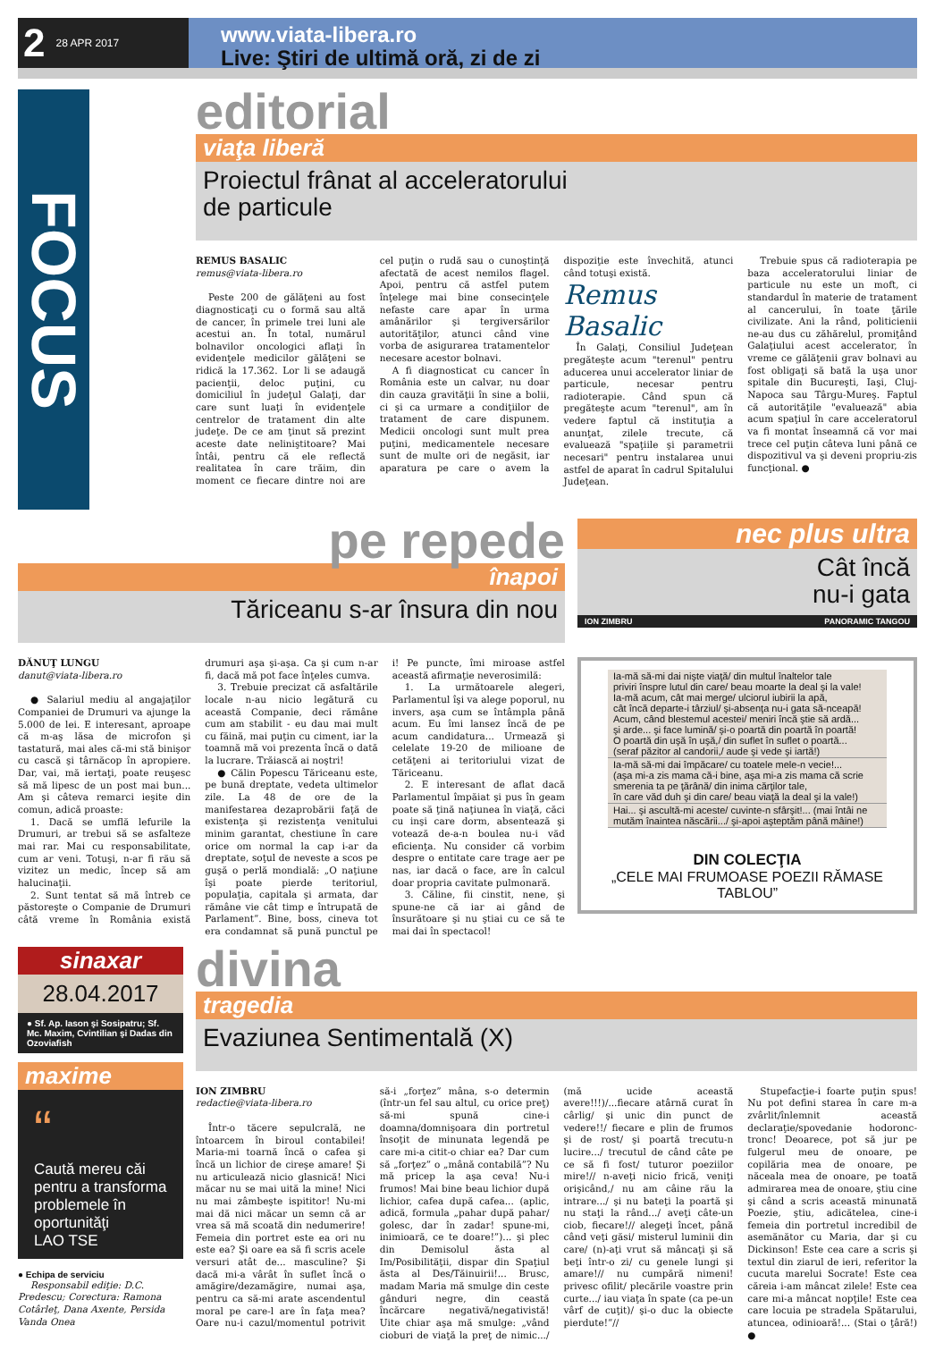2 28 APR 2017
www.viata-libera.ro
Live: Ştiri de ultimă oră, zi de zi
FOCUS
editorial
viaţa liberă
Proiectul frânat al acceleratorului
de particule
REMUS BASALIC
remus@viata-libera.ro
Peste 200 de gălăţeni au fost diagnosticaţi cu o formă sau altă de cancer, în primele trei luni ale acestui an. În total, numărul bolnavilor oncologici aflaţi în evidenţele medicilor gălăţeni se ridică la 17.362. Lor li se adaugă pacienţii, deloc puţini, cu domiciliul în judeţul Galaţi, dar care sunt luaţi în evidenţele centrelor de tratament din alte judeţe. De ce am ţinut să prezint aceste date neliniştitoare? Mai întâi, pentru că ele reflectă realitatea în care trăim, din moment ce fiecare dintre noi are cel puţin o rudă sau o cunoştinţă afectată de acest nemilos flagel. Apoi, pentru că astfel putem înţelege mai bine consecinţele nefaste care apar în urma amânărilor şi tergiversărilor autorităţilor, atunci când vine vorba de asigurarea tratamentelor necesare acestor bolnavi.
A fi diagnosticat cu cancer în România este un calvar, nu doar din cauza gravităţii în sine a bolii, ci şi ca urmare a condiţiilor de tratament de care dispunem. Medicii oncologi sunt mult prea puţini, medicamentele necesare sunt de multe ori de negăsit, iar aparatura pe care o avem la dispoziţie este învechită, atunci când totuşi există.
Remus Basalic
În Galaţi, Consiliul Judeţean pregăteşte acum "terenul" pentru aducerea unui accelerator liniar de particule, necesar pentru radioterapie. Când spun că pregăteşte acum "terenul", am în vedere faptul că instituţia a anunţat, zilele trecute, că evaluează "spaţiile şi parametrii necesari" pentru instalarea unui astfel de aparat în cadrul Spitalului Judeţean.
Trebuie spus că radioterapia pe baza acceleratorului liniar de particule nu este un moft, ci standardul în materie de tratament al cancerului, în toate ţările civilizate. Ani la rând, politicienii ne-au dus cu zăhărelul, promiţând Galaţiului acest accelerator, în vreme ce gălăţenii grav bolnavi au fost obligaţi să bată la uşa unor spitale din Bucureşti, Iaşi, Cluj-Napoca sau Târgu-Mureş. Faptul că autorităţile "evaluează" abia acum spaţiul în care acceleratorul va fi montat înseamnă că vor mai trece cel puţin câteva luni până ce dispozitivul va şi deveni propriu-zis funcţional. ●
pe repede
înapoi
Tăriceanu s-ar însura din nou
nec plus ultra
Cât încă
nu-i gata
ION ZIMBRU PANORAMIC TANGOU
DĂNUŢ LUNGU
danut@viata-libera.ro
● Salariul mediu al angajaţilor Companiei de Drumuri va ajunge la 5.000 de lei. E interesant, aproape că m-aş lăsa de microfon şi tastatură, mai ales că-mi stă binişor cu cască şi târnăcop în apropiere. Dar, vai, mă iertaţi, poate reuşesc să mă lipesc de un post mai bun... Am şi câteva remarci ieşite din comun, adică proaste:
1. Dacă se umflă lefurile la Drumuri, ar trebui să se asfalteze mai rar. Mai cu responsabilitate, cum ar veni. Totuşi, n-ar fi rău să vizitez un medic, încep să am halucinaţii.
2. Sunt tentat să mă întreb ce păstoreşte o Companie de Drumuri câtă vreme în România există drumuri aşa şi-aşa. Ca şi cum n-ar fi, dacă mă pot face înţeles cumva.
3. Trebuie precizat că asfaltările locale n-au nicio legătură cu această Companie, deci rămâne cum am stabilit - eu dau mai mult cu făină, mai puţin cu ciment, iar la toamnă mă voi prezenta încă o dată la lucrare. Trăiască ai noştri!
● Călin Popescu Tăriceanu este, pe bună dreptate, vedeta ultimelor zile. La 48 de ore de la manifestarea dezaprobării faţă de existenţa şi rezistenţa venitului minim garantat, chestiune în care orice om normal la cap i-ar da dreptate, soţul de neveste a scos pe guşă o perlă mondială: „O naţiune îşi poate pierde teritoriul, populaţia, capitala şi armata, dar rămâne vie cât timp e întrupată de Parlament”. Bine, boss, cineva tot era condamnat să pună punctul pe i! Pe puncte, îmi miroase astfel această afirmaţie neverosimilă:
1. La următoarele alegeri, Parlamentul îşi va alege poporul, nu invers, aşa cum se întâmpla până acum. Eu îmi lansez încă de pe acum candidatura... Urmează şi celelate 19-20 de milioane de cetăţeni ai teritoriului vizat de Tăriceanu.
2. E interesant de aflat dacă Parlamentul împăiat şi pus în geam poate să ţină naţiunea în viaţă, căci cu inşi care dorm, absentează şi votează de-a-n boulea nu-i văd eficienţa. Nu consider că vorbim despre o entitate care trage aer pe nas, iar dacă o face, are în calcul doar propria cavitate pulmonară.
3. Căline, fii cinstit, nene, şi spune-ne că iar ai gând de însurătoare şi nu ştiai cu ce să te mai dai în spectacol!
Ia-mă să-mi dai nişte viaţă/ din multul înaltelor tale
priviri înspre lutul din care/ beau moarte la deal şi la vale!
Ia-mă acum, cât mai merge/ ulciorul iubirii la apă,
cât încă departe-i târziul/ şi-absenţa nu-i gata să-nceapă!
Acum, când blestemul acestei/ meniri încă ştie să ardă...
şi arde... şi face lumină/ şi-o poartă din poartă în poartă!
O poartă din uşă în uşă,/ din suflet în suflet o poartă...
(seraf păzitor al candorii,/ aude şi vede şi iartă!)
Ia-mă să-mi dai împăcare/ cu toatele mele-n vecie!...
(aşa mi-a zis mama că-i bine, aşa mi-a zis mama că scrie
smerenia ta pe ţărână/ din inima cărţilor tale,
în care văd duh şi din care/ beau viaţă la deal şi la vale!)
Hai... şi ascultă-mi aceste/ cuvinte-n sfârşit!... (mai întâi ne mutăm înaintea născării.../ şi-apoi aşteptăm până mâine!)
DIN COLECŢIA
„CELE MAI FRUMOASE POEZII RĂMASE TABLOU”
sinaxar
28.04.2017
● Sf. Ap. Iason şi Sosipatru; Sf. Mc. Maxim, Cvintilian şi Dadas din Ozoviafish
maxime
“
Caută mereu căi pentru a transforma problemele în oportunităţi
LAO TSE
● Echipa de serviciu
Responsabil ediţie: D.C. Predescu; Corectura: Ramona Cotârleţ, Dana Axente, Persida Vanda Onea
divina
tragedia
Evaziunea Sentimentală (X)
ION ZIMBRU
redactie@viata-libera.ro
Într-o tăcere sepulcrală, ne întoarcem în biroul contabilei! Maria-mi toarnă încă o cafea şi încă un lichior de cireşe amare! Şi nu articulează nicio glasnică! Nici măcar nu se mai uită la mine! Nici nu mai zâmbeşte ispititor! Nu-mi mai dă nici măcar un semn că ar vrea să mă scoată din nedumerire! Femeia din portret este ea ori nu este ea? Şi oare ea să fi scris acele versuri atât de... masculine? Şi dacă mi-a vârât în suflet încă o amăgire/dezamăgire, numai aşa, pentru ca să-mi arate ascendentul moral pe care-l are în faţa mea? Oare nu-i cazul/momentul potrivit să-i „forţez” mâna, s-o determin (într-un fel sau altul, cu orice preţ) să-mi spună cine-i doamna/domnişoara din portretul însoţit de minunata legendă pe care mi-a citit-o chiar ea? Dar cum să „forţez” o „mână contabilă”? Nu mă pricep la aşa ceva! Nu-i frumos! Mai bine beau lichior după lichior, cafea după cafea... (aplic, adică, formula „pahar după pahar/ golesc, dar în zadar! spune-mi, inimioară, ce te doare!”)... şi plec din Demisolul ăsta al Im/Posibilităţii, dispar din Spaţiul ăsta al Des/Tăinuirii!... Brusc, madam Maria mă smulge din ceste gânduri negre, din ceastă încărcare negativă/negativistă! Uite chiar aşa mă smulge: „vând cioburi de viaţă la preţ de nimic.../ (mă ucide această avere!!!)/...fiecare atârnă curat în cârlig/ şi unic din punct de vedere!!/ fiecare e plin de frumos şi de rost/ şi poartă trecutu-n lucire.../ trecutul de când câte pe ce să fi fost/ tuturor poeziilor mire!// n-aveţi nicio frică, veniţi orişicând,/ nu am câine rău la intrare.../ şi nu bateţi la poartă şi nu staţi la rând.../ aveţi câte-un ciob, fiecare!// alegeţi încet, până când veţi găsi/ misterul luminii din care/ (n)-aţi vrut să mâncaţi şi să beţi într-o zi/ cu genele lungi şi amare!// nu cumpără nimeni! privesc ofilit/ plecările voastre prin curte.../ iau viaţa în spate (ca pe-un vârf de cuţit)/ şi-o duc la obiecte pierdute!”//
Stupefacţie-i foarte puţin spus! Nu pot defini starea în care m-a zvârlit/înlemnit această declaraţie/spovedanie hodoronc-tronc! Deoarece, pot să jur pe fulgerul meu de onoare, pe copilăria mea de onoare, pe năceala mea de onoare, pe toată admirarea mea de onoare, ştiu cine şi când a scris această minunată Poezie, ştiu, adicătelea, cine-i femeia din portretul incredibil de asemănător cu Maria, dar şi cu Dickinson! Este cea care a scris şi textul din ziarul de ieri, referitor la cucuta marelui Socrate! Este cea căreia i-am mâncat zilele! Este cea care mi-a mâncat nopţile! Este cea care locuia pe stradela Spătarului, atuncea, odinioară!... (Stai o ţâră!) ●